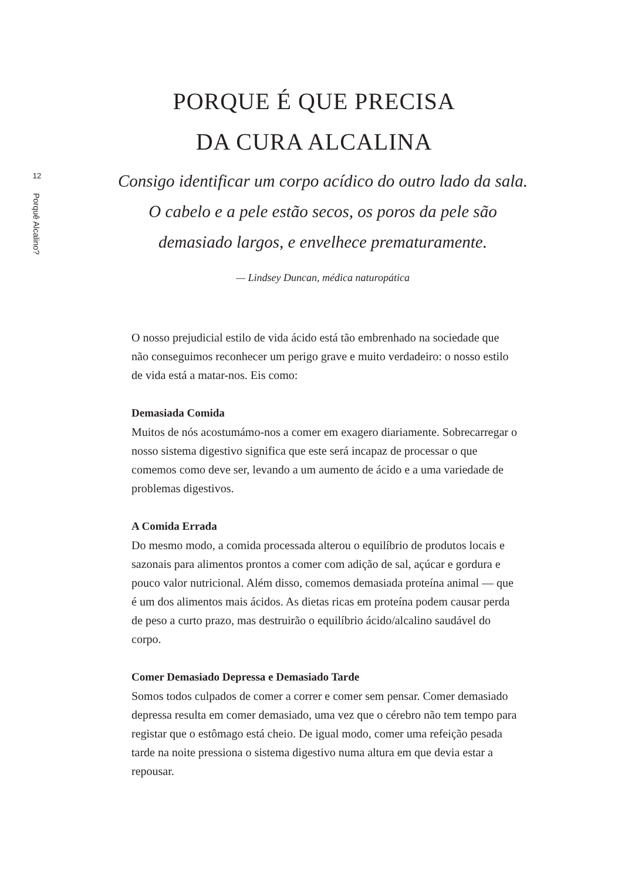12
Porquê Alcalino?
PORQUE É QUE PRECISA
DA CURA ALCALINA
Consigo identificar um corpo acídico do outro lado da sala. O cabelo e a pele estão secos, os poros da pele são demasiado largos, e envelhece prematuramente.
— Lindsey Duncan, médica naturopática
O nosso prejudicial estilo de vida ácido está tão embrenhado na sociedade que não conseguimos reconhecer um perigo grave e muito verdadeiro: o nosso estilo de vida está a matar-nos. Eis como:
Demasiada Comida
Muitos de nós acostumámo-nos a comer em exagero diariamente. Sobrecarregar o nosso sistema digestivo significa que este será incapaz de processar o que comemos como deve ser, levando a um aumento de ácido e a uma variedade de problemas digestivos.
A Comida Errada
Do mesmo modo, a comida processada alterou o equilíbrio de produtos locais e sazonais para alimentos prontos a comer com adição de sal, açúcar e gordura e pouco valor nutricional. Além disso, comemos demasiada proteína animal — que é um dos alimentos mais ácidos. As dietas ricas em proteína podem causar perda de peso a curto prazo, mas destruirão o equilíbrio ácido/alcalino saudável do corpo.
Comer Demasiado Depressa e Demasiado Tarde
Somos todos culpados de comer a correr e comer sem pensar. Comer demasiado depressa resulta em comer demasiado, uma vez que o cérebro não tem tempo para registar que o estômago está cheio. De igual modo, comer uma refeição pesada tarde na noite pressiona o sistema digestivo numa altura em que devia estar a repousar.